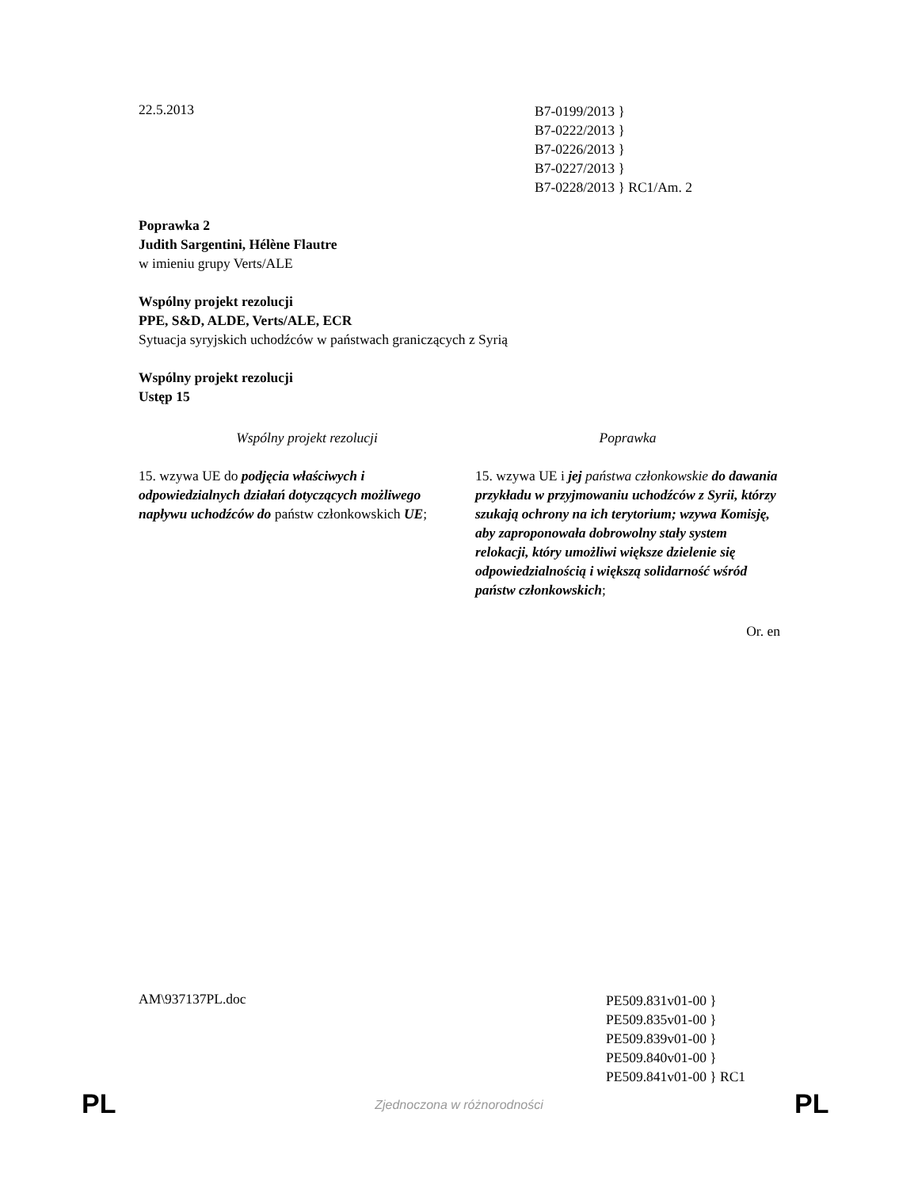22.5.2013
B7-0199/2013 }
B7-0222/2013 }
B7-0226/2013 }
B7-0227/2013 }
B7-0228/2013 } RC1/Am. 2
Poprawka 2
Judith Sargentini, Hélène Flautre
w imieniu grupy Verts/ALE
Wspólny projekt rezolucji
PPE, S&D, ALDE, Verts/ALE, ECR
Sytuacja syryjskich uchodźców w państwach graniczących z Syrią
Wspólny projekt rezolucji
Ustęp 15
| Wspólny projekt rezolucji | Poprawka |
| --- | --- |
| 15. wzywa UE do podjęcia właściwych i odpowiedzialnych działań dotyczących możliwego napływu uchodźców do państw członkowskich UE ; | 15. wzywa UE i jej państwa członkowskie do dawania przykładu w przyjmowaniu uchodźców z Syrii, którzy szukają ochrony na ich terytorium; wzywa Komisję, aby zaproponowała dobrowolny stały system relokacji, który umożliwi większe dzielenie się odpowiedzialnością i większą solidarność wśród państw członkowskich ; |
Or. en
AM\937137PL.doc
PE509.831v01-00 }
PE509.835v01-00 }
PE509.839v01-00 }
PE509.840v01-00 }
PE509.841v01-00 } RC1
PL
Zjednoczona w różnorodności PL